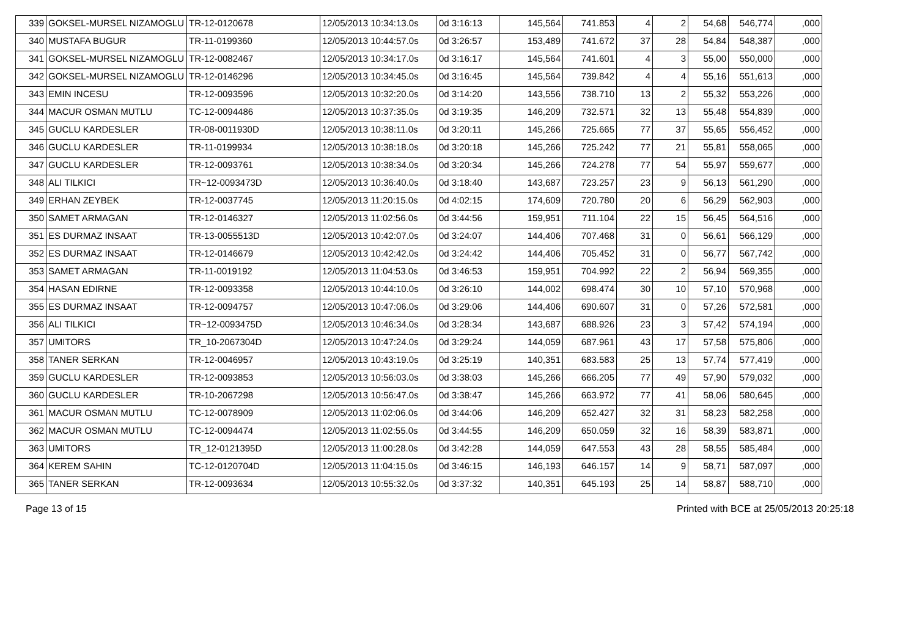| 339 | GOKSEL-MURSEL NIZAMOGLU | TR-12-0120678 | 12/05/2013 10:34:13.0s | 0d 3:16:13 | 145,564 | 741.853 | 4 | 2 | 54,68 | 546,774 | ,000 |
| 340 | MUSTAFA BUGUR | TR-11-0199360 | 12/05/2013 10:44:57.0s | 0d 3:26:57 | 153,489 | 741.672 | 37 | 28 | 54,84 | 548,387 | ,000 |
| 341 | GOKSEL-MURSEL NIZAMOGLU | TR-12-0082467 | 12/05/2013 10:34:17.0s | 0d 3:16:17 | 145,564 | 741.601 | 4 | 3 | 55,00 | 550,000 | ,000 |
| 342 | GOKSEL-MURSEL NIZAMOGLU | TR-12-0146296 | 12/05/2013 10:34:45.0s | 0d 3:16:45 | 145,564 | 739.842 | 4 | 4 | 55,16 | 551,613 | ,000 |
| 343 | EMIN INCESU | TR-12-0093596 | 12/05/2013 10:32:20.0s | 0d 3:14:20 | 143,556 | 738.710 | 13 | 2 | 55,32 | 553,226 | ,000 |
| 344 | MACUR OSMAN MUTLU | TC-12-0094486 | 12/05/2013 10:37:35.0s | 0d 3:19:35 | 146,209 | 732.571 | 32 | 13 | 55,48 | 554,839 | ,000 |
| 345 | GUCLU KARDESLER | TR-08-0011930D | 12/05/2013 10:38:11.0s | 0d 3:20:11 | 145,266 | 725.665 | 77 | 37 | 55,65 | 556,452 | ,000 |
| 346 | GUCLU KARDESLER | TR-11-0199934 | 12/05/2013 10:38:18.0s | 0d 3:20:18 | 145,266 | 725.242 | 77 | 21 | 55,81 | 558,065 | ,000 |
| 347 | GUCLU KARDESLER | TR-12-0093761 | 12/05/2013 10:38:34.0s | 0d 3:20:34 | 145,266 | 724.278 | 77 | 54 | 55,97 | 559,677 | ,000 |
| 348 | ALI TILKICI | TR~12-0093473D | 12/05/2013 10:36:40.0s | 0d 3:18:40 | 143,687 | 723.257 | 23 | 9 | 56,13 | 561,290 | ,000 |
| 349 | ERHAN ZEYBEK | TR-12-0037745 | 12/05/2013 11:20:15.0s | 0d 4:02:15 | 174,609 | 720.780 | 20 | 6 | 56,29 | 562,903 | ,000 |
| 350 | SAMET ARMAGAN | TR-12-0146327 | 12/05/2013 11:02:56.0s | 0d 3:44:56 | 159,951 | 711.104 | 22 | 15 | 56,45 | 564,516 | ,000 |
| 351 | ES DURMAZ INSAAT | TR-13-0055513D | 12/05/2013 10:42:07.0s | 0d 3:24:07 | 144,406 | 707.468 | 31 | 0 | 56,61 | 566,129 | ,000 |
| 352 | ES DURMAZ INSAAT | TR-12-0146679 | 12/05/2013 10:42:42.0s | 0d 3:24:42 | 144,406 | 705.452 | 31 | 0 | 56,77 | 567,742 | ,000 |
| 353 | SAMET ARMAGAN | TR-11-0019192 | 12/05/2013 11:04:53.0s | 0d 3:46:53 | 159,951 | 704.992 | 22 | 2 | 56,94 | 569,355 | ,000 |
| 354 | HASAN EDIRNE | TR-12-0093358 | 12/05/2013 10:44:10.0s | 0d 3:26:10 | 144,002 | 698.474 | 30 | 10 | 57,10 | 570,968 | ,000 |
| 355 | ES DURMAZ INSAAT | TR-12-0094757 | 12/05/2013 10:47:06.0s | 0d 3:29:06 | 144,406 | 690.607 | 31 | 0 | 57,26 | 572,581 | ,000 |
| 356 | ALI TILKICI | TR~12-0093475D | 12/05/2013 10:46:34.0s | 0d 3:28:34 | 143,687 | 688.926 | 23 | 3 | 57,42 | 574,194 | ,000 |
| 357 | UMITORS | TR_10-2067304D | 12/05/2013 10:47:24.0s | 0d 3:29:24 | 144,059 | 687.961 | 43 | 17 | 57,58 | 575,806 | ,000 |
| 358 | TANER SERKAN | TR-12-0046957 | 12/05/2013 10:43:19.0s | 0d 3:25:19 | 140,351 | 683.583 | 25 | 13 | 57,74 | 577,419 | ,000 |
| 359 | GUCLU KARDESLER | TR-12-0093853 | 12/05/2013 10:56:03.0s | 0d 3:38:03 | 145,266 | 666.205 | 77 | 49 | 57,90 | 579,032 | ,000 |
| 360 | GUCLU KARDESLER | TR-10-2067298 | 12/05/2013 10:56:47.0s | 0d 3:38:47 | 145,266 | 663.972 | 77 | 41 | 58,06 | 580,645 | ,000 |
| 361 | MACUR OSMAN MUTLU | TC-12-0078909 | 12/05/2013 11:02:06.0s | 0d 3:44:06 | 146,209 | 652.427 | 32 | 31 | 58,23 | 582,258 | ,000 |
| 362 | MACUR OSMAN MUTLU | TC-12-0094474 | 12/05/2013 11:02:55.0s | 0d 3:44:55 | 146,209 | 650.059 | 32 | 16 | 58,39 | 583,871 | ,000 |
| 363 | UMITORS | TR_12-0121395D | 12/05/2013 11:00:28.0s | 0d 3:42:28 | 144,059 | 647.553 | 43 | 28 | 58,55 | 585,484 | ,000 |
| 364 | KEREM SAHIN | TC-12-0120704D | 12/05/2013 11:04:15.0s | 0d 3:46:15 | 146,193 | 646.157 | 14 | 9 | 58,71 | 587,097 | ,000 |
| 365 | TANER SERKAN | TR-12-0093634 | 12/05/2013 10:55:32.0s | 0d 3:37:32 | 140,351 | 645.193 | 25 | 14 | 58,87 | 588,710 | ,000 |
Page 13 of 15 Printed with BCE at 25/05/2013 20:25:18